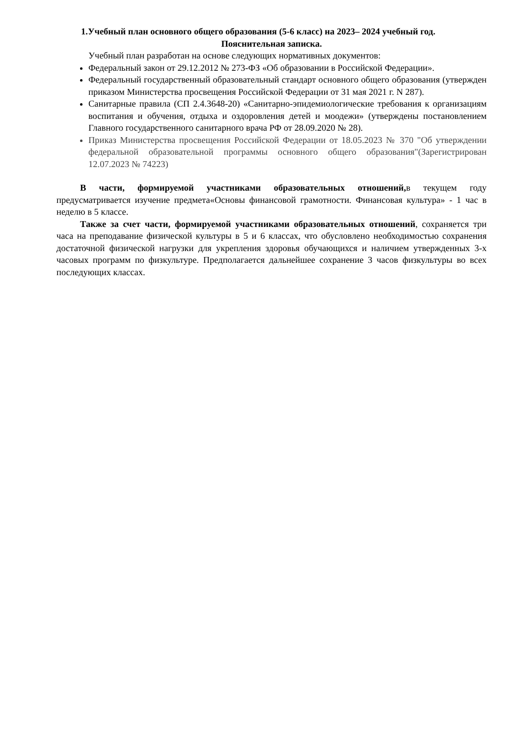1.Учебный план основного общего образования (5-6 класс) на 2023– 2024 учебный год.
Пояснительная записка.
Учебный план разработан на основе следующих нормативных документов:
Федеральный закон от 29.12.2012 № 273-ФЗ «Об образовании в Российской Федерации».
Федеральный государственный образовательный стандарт основного общего образования (утвержден приказом Министерства просвещения Российской Федерации от 31 мая 2021 г. N 287).
Санитарные правила (СП 2.4.3648-20) «Санитарно-эпидемиологические требования к организациям воспитания и обучения, отдыха и оздоровления детей и моодежи» (утверждены постановлением Главного государственного санитарного врача РФ от 28.09.2020 № 28).
Приказ Министерства просвещения Российской Федерации от 18.05.2023 № 370 "Об утверждении федеральной образовательной программы основного общего образования"(Зарегистрирован 12.07.2023 № 74223)
В части, формируемой участниками образовательных отношений, в текущем году предусматривается изучение предмета«Основы финансовой грамотности. Финансовая культура» - 1 час в неделю в 5 классе.
Также за счет части, формируемой участниками образовательных отношений, сохраняется три часа на преподавание физической культуры в 5 и 6 классах, что обусловлено необходимостью сохранения достаточной физической нагрузки для укрепления здоровья обучающихся и наличием утвержденных 3-х часовых программ по физкультуре. Предполагается дальнейшее сохранение 3 часов физкультуры во всех последующих классах.